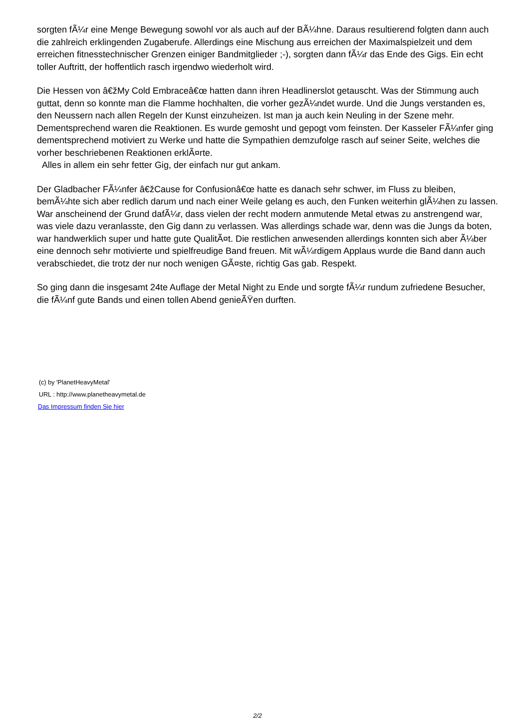sorgten fÃ¼r eine Menge Bewegung sowohl vor als auch auf der BÃ¼hne. Daraus resultierend folgten dann auch die zahlreich erklingenden Zugaberufe. Allerdings eine Mischung aus erreichen der Maximalspielzeit und dem erreichen fitnesstechnischer Grenzen einiger Bandmitglieder ;-), sorgten dann fÃ¼r das Ende des Gigs. Ein echt toller Auftritt, der hoffentlich rasch irgendwo wiederholt wird.
Die Hessen von â€žMy Cold Embraceâ€œ hatten dann ihren Headlinerslot getauscht. Was der Stimmung auch guttat, denn so konnte man die Flamme hochhalten, die vorher gezÃ¼ndet wurde. Und die Jungs verstanden es, den Neussern nach allen Regeln der Kunst einzuheizen. Ist man ja auch kein Neuling in der Szene mehr. Dementsprechend waren die Reaktionen. Es wurde gemosht und gepogt vom feinsten. Der Kasseler FÃ¼nfer ging dementsprechend motiviert zu Werke und hatte die Sympathien demzufolge rasch auf seiner Seite, welches die vorher beschriebenen Reaktionen erklÃ¤rte.
Alles in allem ein sehr fetter Gig, der einfach nur gut ankam.
Der Gladbacher FÃ¼nfer â€žCause for Confusionâ€œ hatte es danach sehr schwer, im Fluss zu bleiben, bemÃ¼hte sich aber redlich darum und nach einer Weile gelang es auch, den Funken weiterhin glÃ¼hen zu lassen. War anscheinend der Grund dafÃ¼r, dass vielen der recht modern anmutende Metal etwas zu anstrengend war, was viele dazu veranlasste, den Gig dann zu verlassen. Was allerdings schade war, denn was die Jungs da boten, war handwerklich super und hatte gute QualitÃ¤t. Die restlichen anwesenden allerdings konnten sich aber Ã¼ber eine dennoch sehr motivierte und spielfreudige Band freuen. Mit wÃ¼rdigem Applaus wurde die Band dann auch verabschiedet, die trotz der nur noch wenigen GÃ¤ste, richtig Gas gab. Respekt.
So ging dann die insgesamt 24te Auflage der Metal Night zu Ende und sorgte fÃ¼r rundum zufriedene Besucher, die fÃ¼nf gute Bands und einen tollen Abend genieÃŸen durften.
(c) by 'PlanetHeavyMetal'
URL : http://www.planetheavymetal.de
Das Impressum finden Sie hier
2/2